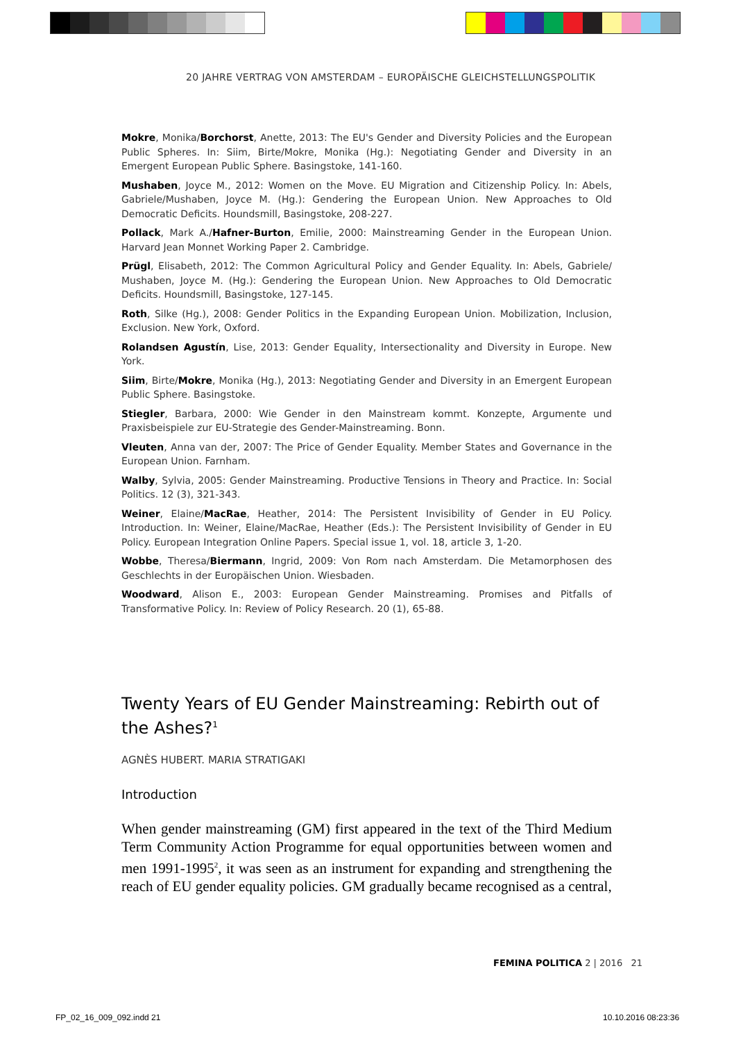20 JAHRE VERTRAG VON AMSTERDAM – EUROPÄISCHE GLEICHSTELLUNGSPOLITIK
Mokre, Monika/Borchorst, Anette, 2013: The EU's Gender and Diversity Policies and the European Public Spheres. In: Siim, Birte/Mokre, Monika (Hg.): Negotiating Gender and Diversity in an Emergent European Public Sphere. Basingstoke, 141-160.
Mushaben, Joyce M., 2012: Women on the Move. EU Migration and Citizenship Policy. In: Abels, Gabriele/Mushaben, Joyce M. (Hg.): Gendering the European Union. New Approaches to Old Democratic Deficits. Houndsmill, Basingstoke, 208-227.
Pollack, Mark A./Hafner-Burton, Emilie, 2000: Mainstreaming Gender in the European Union. Harvard Jean Monnet Working Paper 2. Cambridge.
Prügl, Elisabeth, 2012: The Common Agricultural Policy and Gender Equality. In: Abels, Gabriele/ Mushaben, Joyce M. (Hg.): Gendering the European Union. New Approaches to Old Democratic Deficits. Houndsmill, Basingstoke, 127-145.
Roth, Silke (Hg.), 2008: Gender Politics in the Expanding European Union. Mobilization, Inclusion, Exclusion. New York, Oxford.
Rolandsen Agustín, Lise, 2013: Gender Equality, Intersectionality and Diversity in Europe. New York.
Siim, Birte/Mokre, Monika (Hg.), 2013: Negotiating Gender and Diversity in an Emergent European Public Sphere. Basingstoke.
Stiegler, Barbara, 2000: Wie Gender in den Mainstream kommt. Konzepte, Argumente und Praxisbeispiele zur EU-Strategie des Gender-Mainstreaming. Bonn.
Vleuten, Anna van der, 2007: The Price of Gender Equality. Member States and Governance in the European Union. Farnham.
Walby, Sylvia, 2005: Gender Mainstreaming. Productive Tensions in Theory and Practice. In: Social Politics. 12 (3), 321-343.
Weiner, Elaine/MacRae, Heather, 2014: The Persistent Invisibility of Gender in EU Policy. Introduction. In: Weiner, Elaine/MacRae, Heather (Eds.): The Persistent Invisibility of Gender in EU Policy. European Integration Online Papers. Special issue 1, vol. 18, article 3, 1-20.
Wobbe, Theresa/Biermann, Ingrid, 2009: Von Rom nach Amsterdam. Die Metamorphosen des Geschlechts in der Europäischen Union. Wiesbaden.
Woodward, Alison E., 2003: European Gender Mainstreaming. Promises and Pitfalls of Transformative Policy. In: Review of Policy Research. 20 (1), 65-88.
Twenty Years of EU Gender Mainstreaming: Rebirth out of the Ashes?<sup>1</sup>
AGNÈS HUBERT. MARIA STRATIGAKI
Introduction
When gender mainstreaming (GM) first appeared in the text of the Third Medium Term Community Action Programme for equal opportunities between women and men 1991-1995<sup>2</sup>, it was seen as an instrument for expanding and strengthening the reach of EU gender equality policies. GM gradually became recognised as a central,
FEMINA POLITICA 2 | 2016 21
FP_02_16_009_092.indd 21 10.10.2016 08:23:36